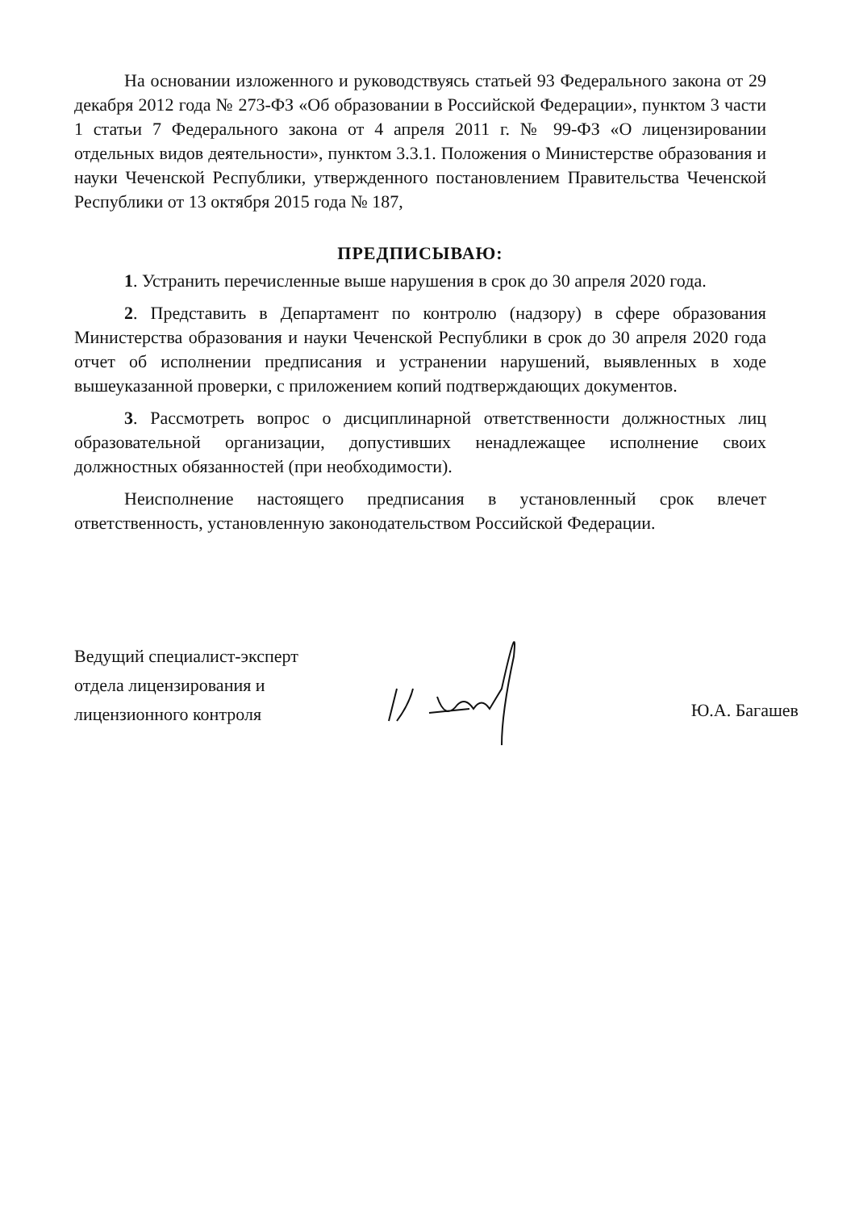На основании изложенного и руководствуясь статьей 93 Федерального закона от 29 декабря 2012 года № 273-ФЗ «Об образовании в Российской Федерации», пунктом 3 части 1 статьи 7 Федерального закона от 4 апреля 2011 г. № 99-ФЗ «О лицензировании отдельных видов деятельности», пунктом 3.3.1. Положения о Министерстве образования и науки Чеченской Республики, утвержденного постановлением Правительства Чеченской Республики от 13 октября 2015 года № 187,
ПРЕДПИСЫВАЮ:
1. Устранить перечисленные выше нарушения в срок до 30 апреля 2020 года.
2. Представить в Департамент по контролю (надзору) в сфере образования Министерства образования и науки Чеченской Республики в срок до 30 апреля 2020 года отчет об исполнении предписания и устранении нарушений, выявленных в ходе вышеуказанной проверки, с приложением копий подтверждающих документов.
3. Рассмотреть вопрос о дисциплинарной ответственности должностных лиц образовательной организации, допустивших ненадлежащее исполнение своих должностных обязанностей (при необходимости).
Неисполнение настоящего предписания в установленный срок влечет ответственность, установленную законодательством Российской Федерации.
Ведущий специалист-эксперт
отдела лицензирования и
лицензионного контроля
Ю.А. Багашев